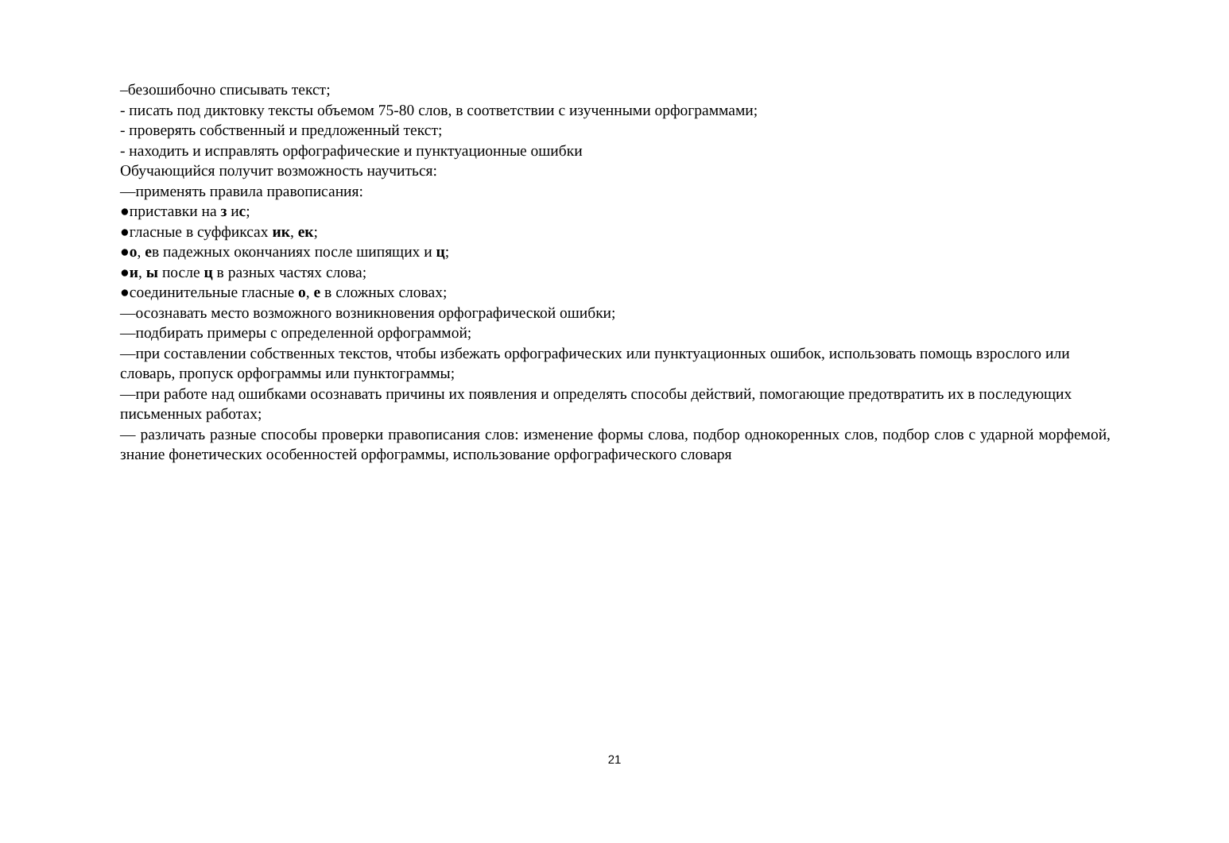–безошибочно списывать текст;
- писать под диктовку тексты объемом 75-80 слов, в соответствии с изученными орфограммами;
- проверять собственный и предложенный текст;
- находить и исправлять орфографические и пунктуационные ошибки
Обучающийся получит возможность научиться:
—применять правила правописания:
●приставки на з ис;
●гласные в суффиксах ик, ек;
●о, ев падежных окончаниях после шипящих и ц;
●и, ы после ц в разных частях слова;
●соединительные гласные о, е в сложных словах;
—осознавать место возможного возникновения орфографической ошибки;
—подбирать примеры с определенной орфограммой;
—при составлении собственных текстов, чтобы избежать орфографических или пунктуационных ошибок, использовать помощь взрослого или словарь, пропуск орфограммы или пунктограммы;
—при работе над ошибками осознавать причины их появления и определять способы действий, помогающие предотвратить их в последующих письменных работах;
— различать разные способы проверки правописания слов: изменение формы слова, подбор однокоренных слов, подбор слов с ударной морфемой, знание фонетических особенностей орфограммы, использование орфографического словаря
21